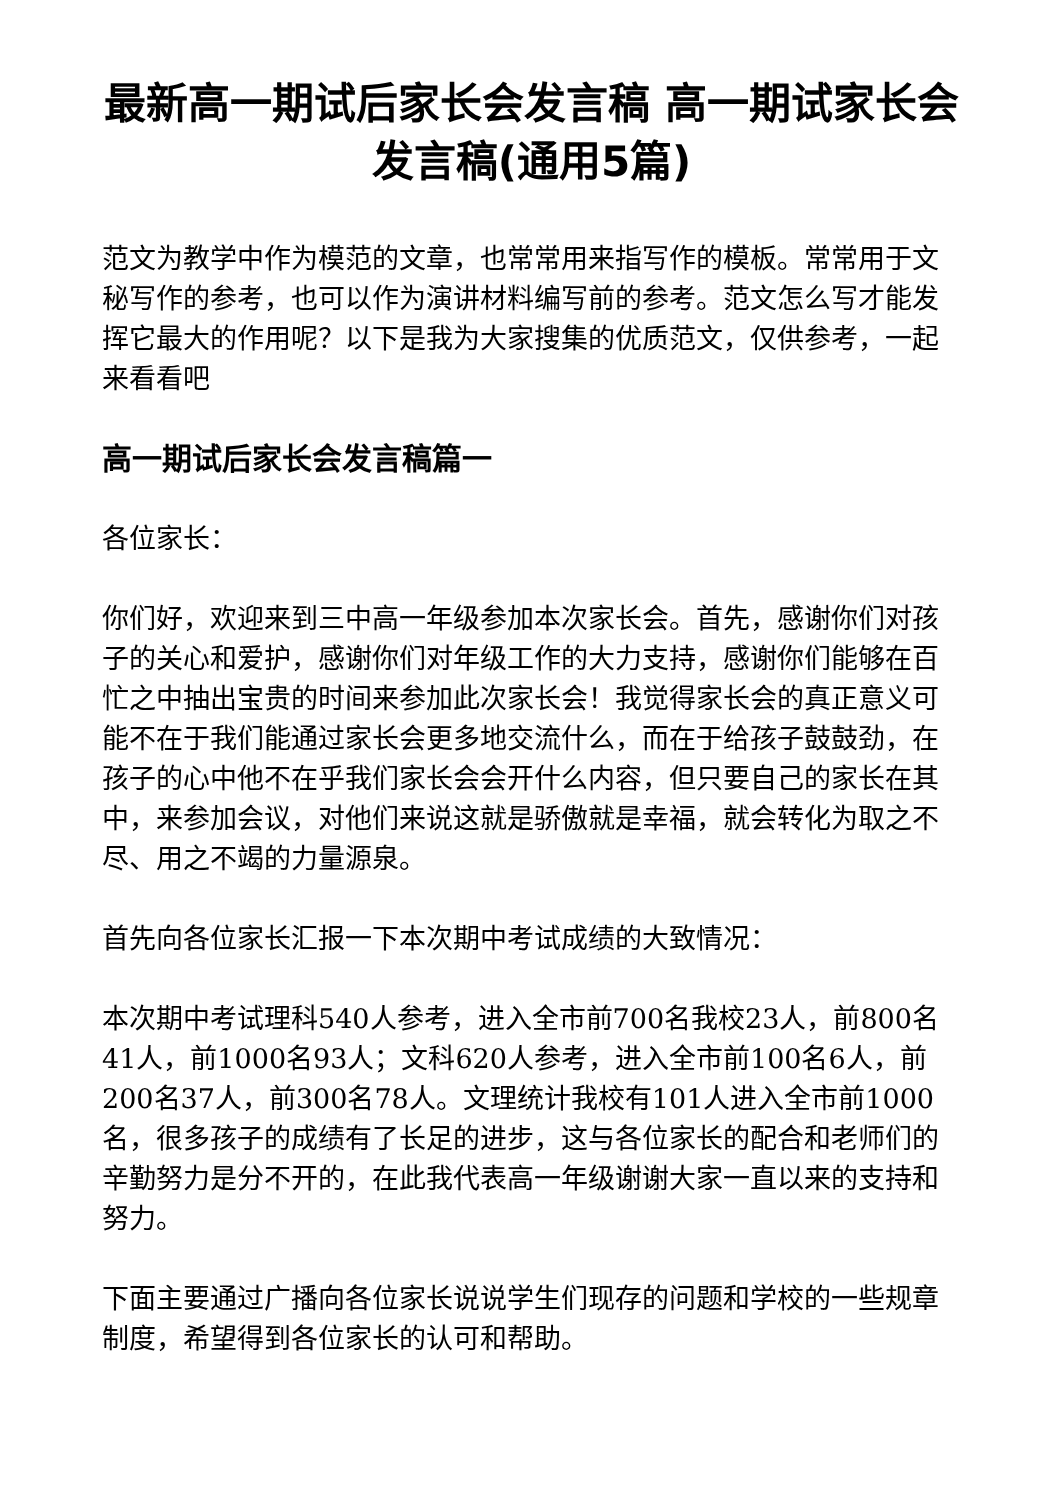最新高一期试后家长会发言稿 高一期试家长会发言稿(通用5篇)
范文为教学中作为模范的文章，也常常用来指写作的模板。常常用于文秘写作的参考，也可以作为演讲材料编写前的参考。范文怎么写才能发挥它最大的作用呢？以下是我为大家搜集的优质范文，仅供参考，一起来看看吧
高一期试后家长会发言稿篇一
各位家长：
你们好，欢迎来到三中高一年级参加本次家长会。首先，感谢你们对孩子的关心和爱护，感谢你们对年级工作的大力支持，感谢你们能够在百忙之中抽出宝贵的时间来参加此次家长会！我觉得家长会的真正意义可能不在于我们能通过家长会更多地交流什么，而在于给孩子鼓鼓劲，在孩子的心中他不在乎我们家长会会开什么内容，但只要自己的家长在其中，来参加会议，对他们来说这就是骄傲就是幸福，就会转化为取之不尽、用之不竭的力量源泉。
首先向各位家长汇报一下本次期中考试成绩的大致情况：
本次期中考试理科540人参考，进入全市前700名我校23人，前800名41人，前1000名93人；文科620人参考，进入全市前100名6人，前200名37人，前300名78人。文理统计我校有101人进入全市前1000名，很多孩子的成绩有了长足的进步，这与各位家长的配合和老师们的辛勤努力是分不开的，在此我代表高一年级谢谢大家一直以来的支持和努力。
下面主要通过广播向各位家长说说学生们现存的问题和学校的一些规章制度，希望得到各位家长的认可和帮助。